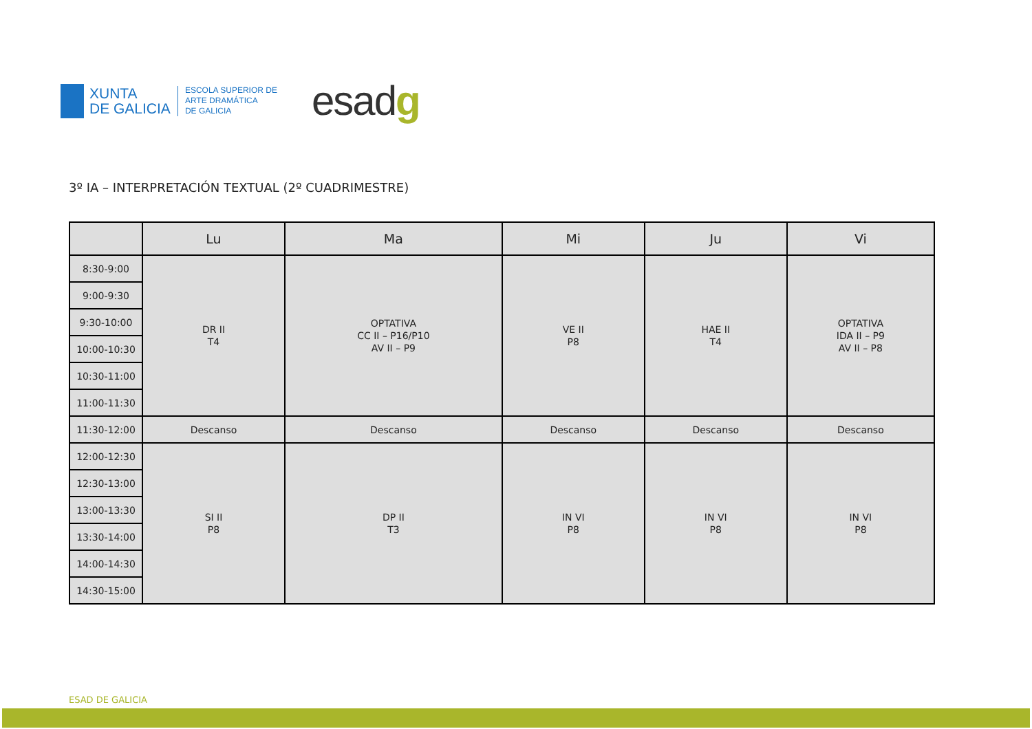XUNTA
DE GALICIA
ESCOLA SUPERIOR DE
ARTE DRAMÁTICA
DE GALICIA
esadg
3º IA – INTERPRETACIÓN TEXTUAL (2º CUADRIMESTRE)
| | Lu | Ma | Mi | Ju | Vi |
| --- | --- | --- | --- | --- | --- |
| 8:30-9:00 | DR II T4 | OPTATIVA CC II – P16/P10 AV II – P9 | VE II P8 | HAE II T4 | OPTATIVA IDA II – P9 AV II – P8 |
| 9:00-9:30 | | | | | |
| 9:30-10:00 | | | | | |
| 10:00-10:30 | | | | | |
| 10:30-11:00 | | | | | |
| 11:00-11:30 | | | | | |
| 11:30-12:00 | Descanso | Descanso | Descanso | Descanso | Descanso |
| 12:00-12:30 | SI II P8 | DP II T3 | IN VI P8 | IN VI P8 | IN VI P8 |
| 12:30-13:00 | | | | | |
| 13:00-13:30 | | | | | |
| 13:30-14:00 | | | | | |
| 14:00-14:30 | | | | | |
| 14:30-15:00 | | | | | |
ESAD DE GALICIA